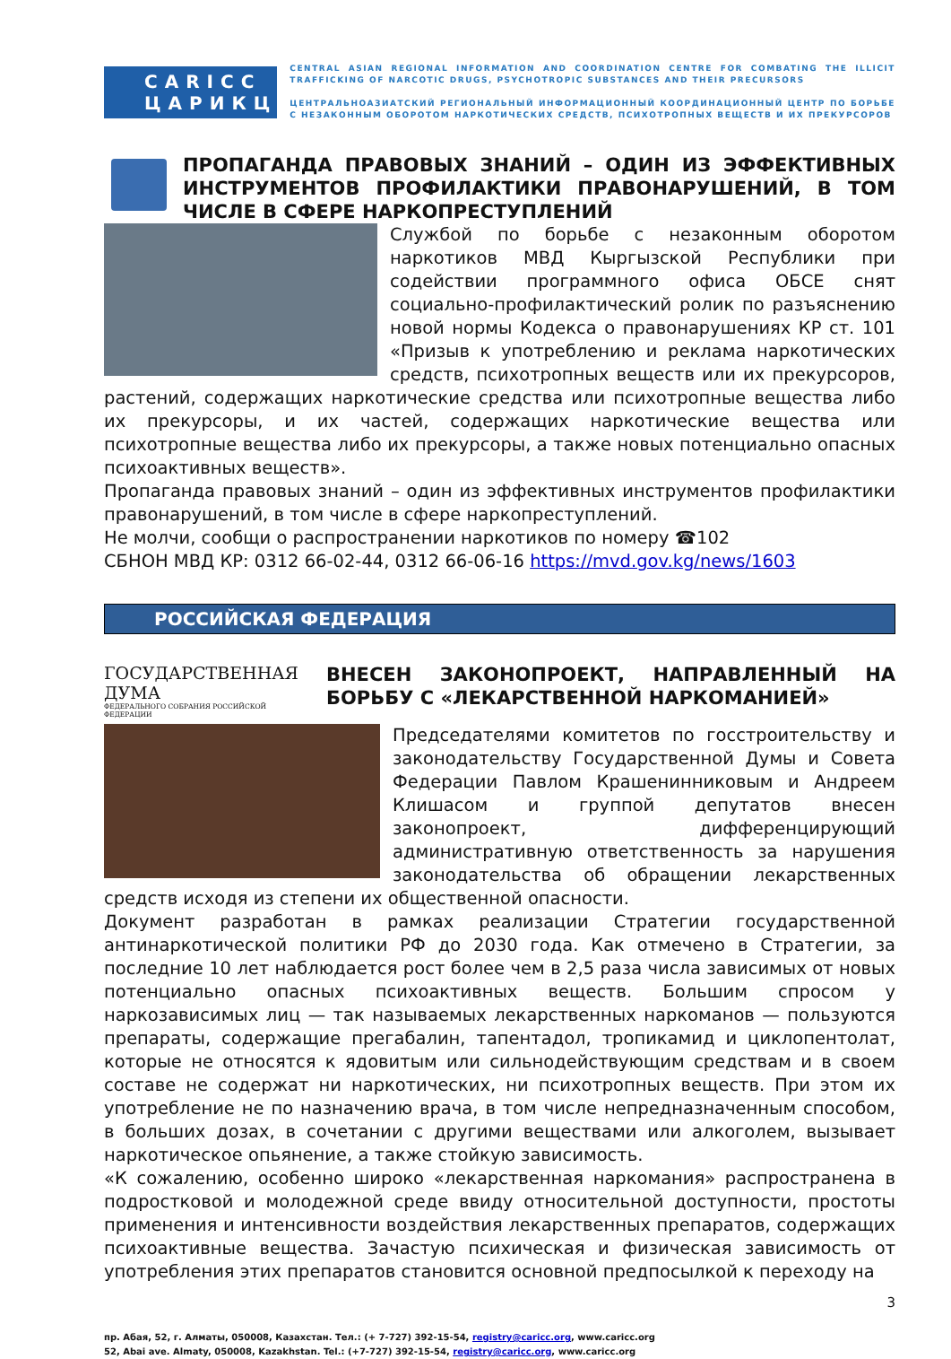CARICC
ЦАРИКЦ
CENTRAL ASIAN REGIONAL INFORMATION AND COORDINATION CENTRE FOR COMBATING THE ILLICIT TRAFFICKING OF NARCOTIC DRUGS, PSYCHOTROPIC SUBSTANCES AND THEIR PRECURSORS
ЦЕНТРАЛЬНОАЗИАТСКИЙ РЕГИОНАЛЬНЫЙ ИНФОРМАЦИОННЫЙ КООРДИНАЦИОННЫЙ ЦЕНТР ПО БОРЬБЕ С НЕЗАКОННЫМ ОБОРОТОМ НАРКОТИЧЕСКИХ СРЕДСТВ, ПСИХОТРОПНЫХ ВЕЩЕСТВ И ИХ ПРЕКУРСОРОВ
ПРОПАГАНДА ПРАВОВЫХ ЗНАНИЙ – ОДИН ИЗ ЭФФЕКТИВНЫХ ИНСТРУМЕНТОВ ПРОФИЛАКТИКИ ПРАВОНАРУШЕНИЙ, В ТОМ ЧИСЛЕ В СФЕРЕ НАРКОПРЕСТУПЛЕНИЙ
Службой по борьбе с незаконным оборотом наркотиков МВД Кыргызской Республики при содействии программного офиса ОБСЕ снят социально-профилактический ролик по разъяснению новой нормы Кодекса о правонарушениях КР ст. 101 «Призыв к употреблению и реклама наркотических средств, психотропных веществ или их прекурсоров, растений, содержащих наркотические средства или психотропные вещества либо их прекурсоры, и их частей, содержащих наркотические вещества или психотропные вещества либо их прекурсоры, а также новых потенциально опасных психоактивных веществ».
Пропаганда правовых знаний – один из эффективных инструментов профилактики правонарушений, в том числе в сфере наркопреступлений.
Не молчи, сообщи о распространении наркотиков по номеру ☎102
СБНОН МВД КР: 0312 66-02-44, 0312 66-06-16 https://mvd.gov.kg/news/1603
РОССИЙСКАЯ ФЕДЕРАЦИЯ
ГОСУДАРСТВЕННАЯ ДУМА
ФЕДЕРАЛЬНОГО СОБРАНИЯ РОССИЙСКОЙ ФЕДЕРАЦИИ
ВНЕСЕН ЗАКОНОПРОЕКТ, НАПРАВЛЕННЫЙ НА БОРЬБУ С «ЛЕКАРСТВЕННОЙ НАРКОМАНИЕЙ»
Председателями комитетов по госстроительству и законодательству Государственной Думы и Совета Федерации Павлом Крашенинниковым и Андреем Клишасом и группой депутатов внесен законопроект, дифференцирующий административную ответственность за нарушения законодательства об обращении лекарственных средств исходя из степени их общественной опасности.
Документ разработан в рамках реализации Стратегии государственной антинаркотической политики РФ до 2030 года. Как отмечено в Стратегии, за последние 10 лет наблюдается рост более чем в 2,5 раза числа зависимых от новых потенциально опасных психоактивных веществ. Большим спросом у наркозависимых лиц — так называемых лекарственных наркоманов — пользуются препараты, содержащие прегабалин, тапентадол, тропикамид и циклопентолат, которые не относятся к ядовитым или сильнодействующим средствам и в своем составе не содержат ни наркотических, ни психотропных веществ. При этом их употребление не по назначению врача, в том числе непредназначенным способом, в больших дозах, в сочетании с другими веществами или алкоголем, вызывает наркотическое опьянение, а также стойкую зависимость.
«К сожалению, особенно широко «лекарственная наркомания» распространена в подростковой и молодежной среде ввиду относительной доступности, простоты применения и интенсивности воздействия лекарственных препаратов, содержащих психоактивные вещества. Зачастую психическая и физическая зависимость от употребления этих препаратов становится основной предпосылкой к переходу на
3
пр. Абая, 52, г. Алматы, 050008, Казахстан. Тел.: (+ 7-727) 392-15-54, registry@caricc.org, www.caricc.org
52, Abai ave. Almaty, 050008, Kazakhstan. Tel.: (+7-727) 392-15-54, registry@caricc.org, www.caricc.org